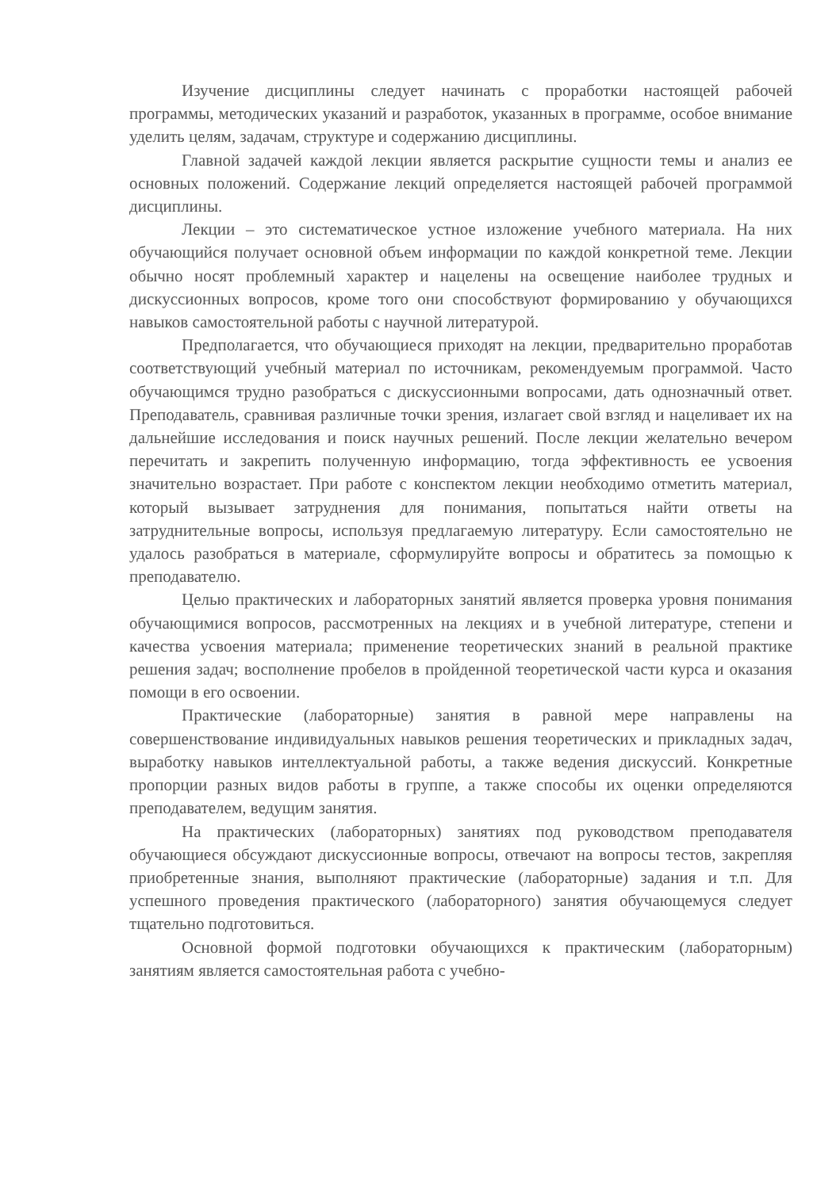Изучение дисциплины следует начинать с проработки настоящей рабочей программы, методических указаний и разработок, указанных в программе, особое внимание уделить целям, задачам, структуре и содержанию дисциплины.
Главной задачей каждой лекции является раскрытие сущности темы и анализ ее основных положений. Содержание лекций определяется настоящей рабочей программой дисциплины.
Лекции – это систематическое устное изложение учебного материала. На них обучающийся получает основной объем информации по каждой конкретной теме. Лекции обычно носят проблемный характер и нацелены на освещение наиболее трудных и дискуссионных вопросов, кроме того они способствуют формированию у обучающихся навыков самостоятельной работы с научной литературой.
Предполагается, что обучающиеся приходят на лекции, предварительно проработав соответствующий учебный материал по источникам, рекомендуемым программой. Часто обучающимся трудно разобраться с дискуссионными вопросами, дать однозначный ответ. Преподаватель, сравнивая различные точки зрения, излагает свой взгляд и нацеливает их на дальнейшие исследования и поиск научных решений. После лекции желательно вечером перечитать и закрепить полученную информацию, тогда эффективность ее усвоения значительно возрастает. При работе с конспектом лекции необходимо отметить материал, который вызывает затруднения для понимания, попытаться найти ответы на затруднительные вопросы, используя предлагаемую литературу. Если самостоятельно не удалось разобраться в материале, сформулируйте вопросы и обратитесь за помощью к преподавателю.
Целью практических и лабораторных занятий является проверка уровня понимания обучающимися вопросов, рассмотренных на лекциях и в учебной литературе, степени и качества усвоения материала; применение теоретических знаний в реальной практике решения задач; восполнение пробелов в пройденной теоретической части курса и оказания помощи в его освоении.
Практические (лабораторные) занятия в равной мере направлены на совершенствование индивидуальных навыков решения теоретических и прикладных задач, выработку навыков интеллектуальной работы, а также ведения дискуссий. Конкретные пропорции разных видов работы в группе, а также способы их оценки определяются преподавателем, ведущим занятия.
На практических (лабораторных) занятиях под руководством преподавателя обучающиеся обсуждают дискуссионные вопросы, отвечают на вопросы тестов, закрепляя приобретенные знания, выполняют практические (лабораторные) задания и т.п. Для успешного проведения практического (лабораторного) занятия обучающемуся следует тщательно подготовиться.
Основной формой подготовки обучающихся к практическим (лабораторным) занятиям является самостоятельная работа с учебно-